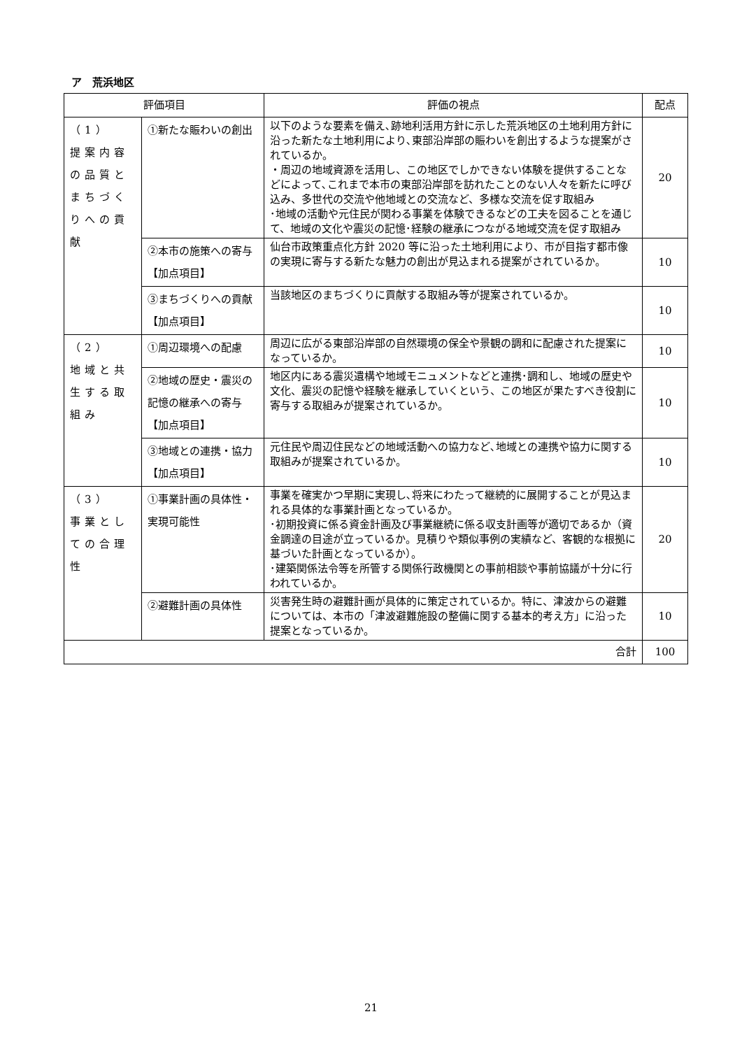ア　荒浜地区
| 評価項目 | | 評価の視点 | 配点 |
| --- | --- | --- | --- |
| （1） 提案内容の品質とまちづくりへの貢献 | ①新たな賑わいの創出 | 以下のような要素を備え､跡地利活用方針に示した荒浜地区の土地利用方針に沿った新たな土地利用により､東部沿岸部の賑わいを創出するような提案がされているか。 ・周辺の地域資源を活用し、この地区でしかできない体験を提供することなどによって､これまで本市の東部沿岸部を訪れたことのない人々を新たに呼び込み、多世代の交流や他地域との交流など、多様な交流を促す取組み ･地域の活動や元住民が関わる事業を体験できるなどの工夫を図ることを通じて、地域の文化や震災の記憶･経験の継承につながる地域交流を促す取組み | 20 |
| | ②本市の施策への寄与【加点項目】 | 仙台市政策重点化方針 2020 等に沿った土地利用により、市が目指す都市像の実現に寄与する新たな魅力の創出が見込まれる提案がされているか。 | 10 |
| | ③まちづくりへの貢献【加点項目】 | 当該地区のまちづくりに貢献する取組み等が提案されているか。 | 10 |
| （2） 地域と共生する取組み | ①周辺環境への配慮 | 周辺に広がる東部沿岸部の自然環境の保全や景観の調和に配慮された提案になっているか。 | 10 |
| | ②地域の歴史・震災の記憶の継承への寄与【加点項目】 | 地区内にある震災遺構や地域モニュメントなどと連携･調和し、地域の歴史や文化、震災の記憶や経験を継承していくという、この地区が果たすべき役割に寄与する取組みが提案されているか。 | 10 |
| | ③地域との連携・協力【加点項目】 | 元住民や周辺住民などの地域活動への協力など､地域との連携や協力に関する取組みが提案されているか。 | 10 |
| （3） 事業としての合理性 | ①事業計画の具体性・実現可能性 | 事業を確実かつ早期に実現し､将来にわたって継続的に展開することが見込まれる具体的な事業計画となっているか。 ･初期投資に係る資金計画及び事業継続に係る収支計画等が適切であるか（資金調達の目途が立っているか。見積りや類似事例の実績など、客観的な根拠に基づいた計画となっているか）。 ･建築関係法令等を所管する関係行政機関との事前相談や事前協議が十分に行われているか。 | 20 |
| | ②避難計画の具体性 | 災害発生時の避難計画が具体的に策定されているか。特に、津波からの避難については、本市の「津波避難施設の整備に関する基本的考え方」に沿った提案となっているか。 | 10 |
| 合計 | | | 100 |
21